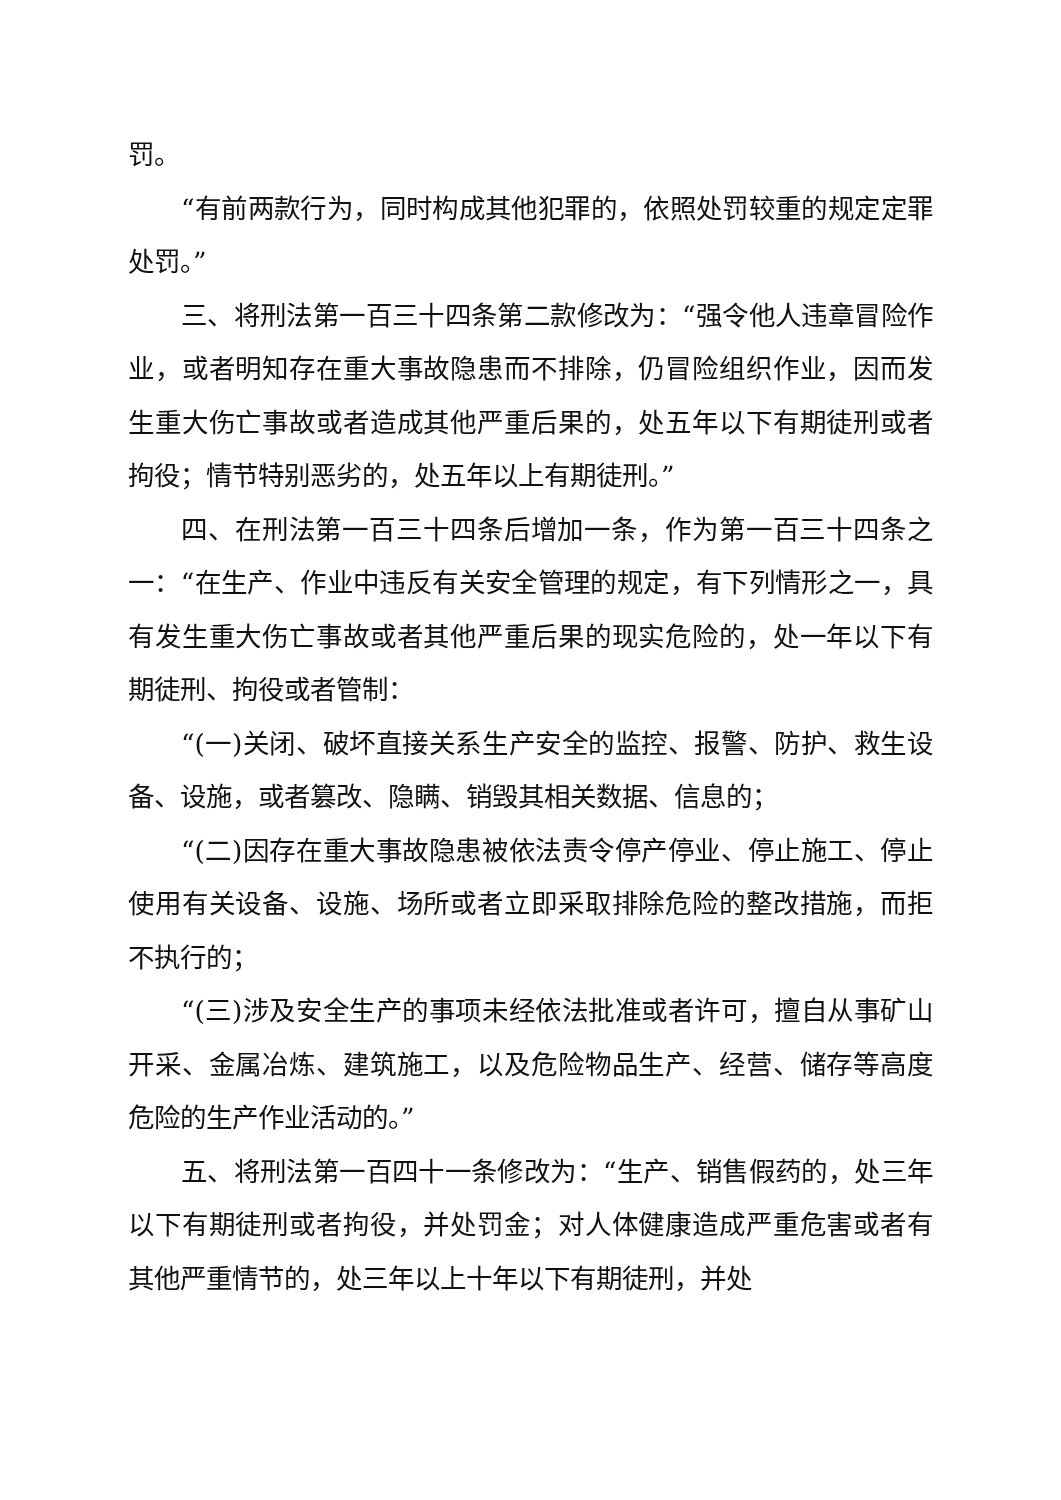罚。
“有前两款行为，同时构成其他犯罪的，依照处罚较重的规定定罪处罚。”
三、将刑法第一百三十四条第二款修改为：“强令他人违章冒险作业，或者明知存在重大事故隐患而不排除，仍冒险组织作业，因而发生重大伤亡事故或者造成其他严重后果的，处五年以下有期徒刑或者拘役；情节特别恶劣的，处五年以上有期徒刑。”
四、在刑法第一百三十四条后增加一条，作为第一百三十四条之一：“在生产、作业中违反有关安全管理的规定，有下列情形之一，具有发生重大伤亡事故或者其他严重后果的现实危险的，处一年以下有期徒刑、拘役或者管制：
“(一)关闭、破坏直接关系生产安全的监控、报警、防护、救生设备、设施，或者篡改、隐瞒、销毁其相关数据、信息的；
“(二)因存在重大事故隐患被依法责令停产停业、停止施工、停止使用有关设备、设施、场所或者立即采取排除危险的整改措施，而拒不执行的；
“(三)涉及安全生产的事项未经依法批准或者许可，擅自从事矿山开采、金属冶炼、建筑施工，以及危险物品生产、经营、储存等高度危险的生产作业活动的。”
五、将刑法第一百四十一条修改为：“生产、销售假药的，处三年以下有期徒刑或者拘役，并处罚金；对人体健康造成严重危害或者有其他严重情节的，处三年以上十年以下有期徒刑，并处